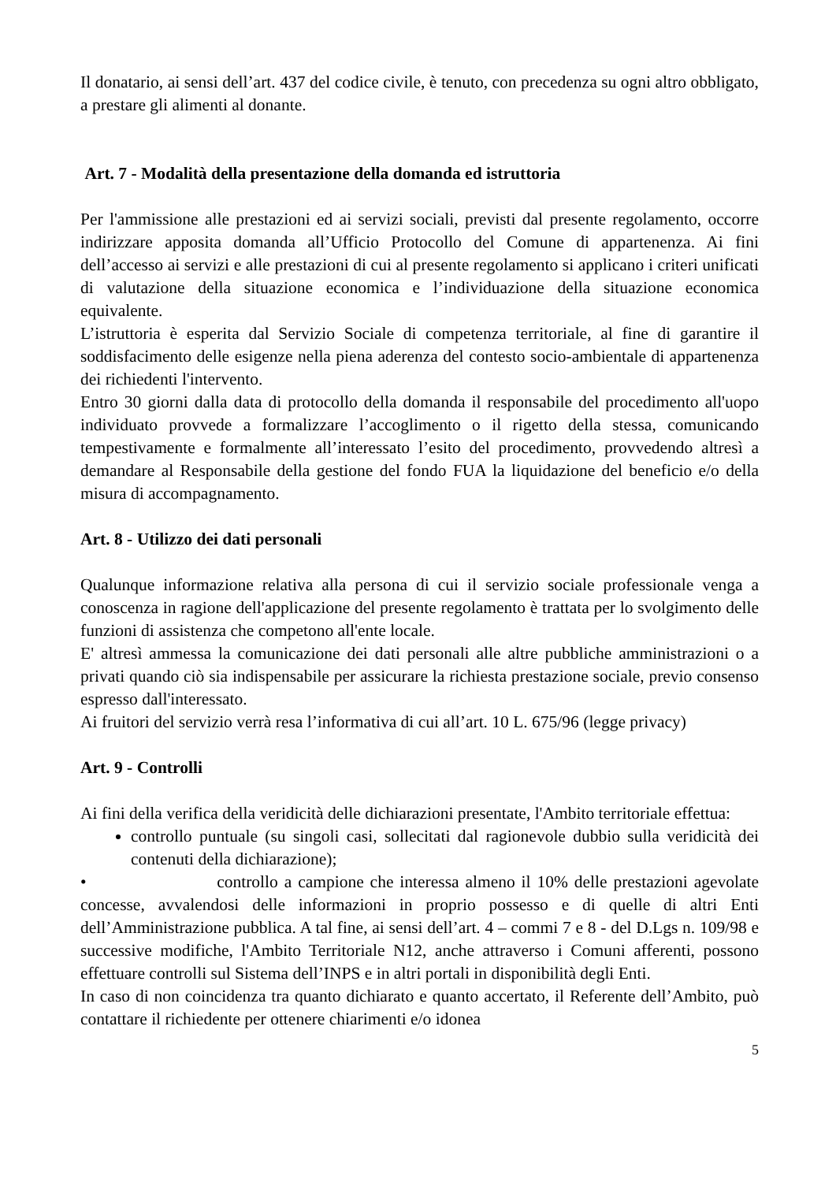Il donatario, ai sensi dell’art. 437 del codice civile, è tenuto, con precedenza su ogni altro obbligato, a prestare gli alimenti al donante.
Art. 7 - Modalità della presentazione della domanda ed istruttoria
Per l'ammissione alle prestazioni ed ai servizi sociali, previsti dal presente regolamento, occorre indirizzare apposita domanda all’Ufficio Protocollo del Comune di appartenenza. Ai fini dell’accesso ai servizi e alle prestazioni di cui al presente regolamento si applicano i criteri unificati di valutazione della situazione economica e l’individuazione della situazione economica equivalente.
L’istruttoria è esperita dal Servizio Sociale di competenza territoriale, al fine di garantire il soddisfacimento delle esigenze nella piena aderenza del contesto socio-ambientale di appartenenza dei richiedenti l'intervento.
Entro 30 giorni dalla data di protocollo della domanda il responsabile del procedimento all'uopo individuato provvede a formalizzare l’accoglimento o il rigetto della stessa, comunicando tempestivamente e formalmente all’interessato l’esito del procedimento, provvedendo altresì a demandare al Responsabile della gestione del fondo FUA la liquidazione del beneficio e/o della misura di accompagnamento.
Art. 8 - Utilizzo dei dati personali
Qualunque informazione relativa alla persona di cui il servizio sociale professionale venga a conoscenza in ragione dell'applicazione del presente regolamento è trattata per lo svolgimento delle funzioni di assistenza che competono all'ente locale.
E' altresì ammessa la comunicazione dei dati personali alle altre pubbliche amministrazioni o a privati quando ciò sia indispensabile per assicurare la richiesta prestazione sociale, previo consenso espresso dall'interessato.
Ai fruitori del servizio verrà resa l’informativa di cui all’art. 10 L. 675/96 (legge privacy)
Art. 9 - Controlli
Ai fini della verifica della veridicità delle dichiarazioni presentate, l'Ambito territoriale effettua:
controllo puntuale (su singoli casi, sollecitati dal ragionevole dubbio sulla veridicità dei contenuti della dichiarazione);
• controllo a campione che interessa almeno il 10% delle prestazioni agevolate concesse, avvalendosi delle informazioni in proprio possesso e di quelle di altri Enti dell’Amministrazione pubblica. A tal fine, ai sensi dell’art. 4 – commi 7 e 8 - del D.Lgs n. 109/98 e successive modifiche, l'Ambito Territoriale N12, anche attraverso i Comuni afferenti, possono effettuare controlli sul Sistema dell’INPS e in altri portali in disponibilità degli Enti.
In caso di non coincidenza tra quanto dichiarato e quanto accertato, il Referente dell’Ambito, può contattare il richiedente per ottenere chiarimenti e/o idonea
5